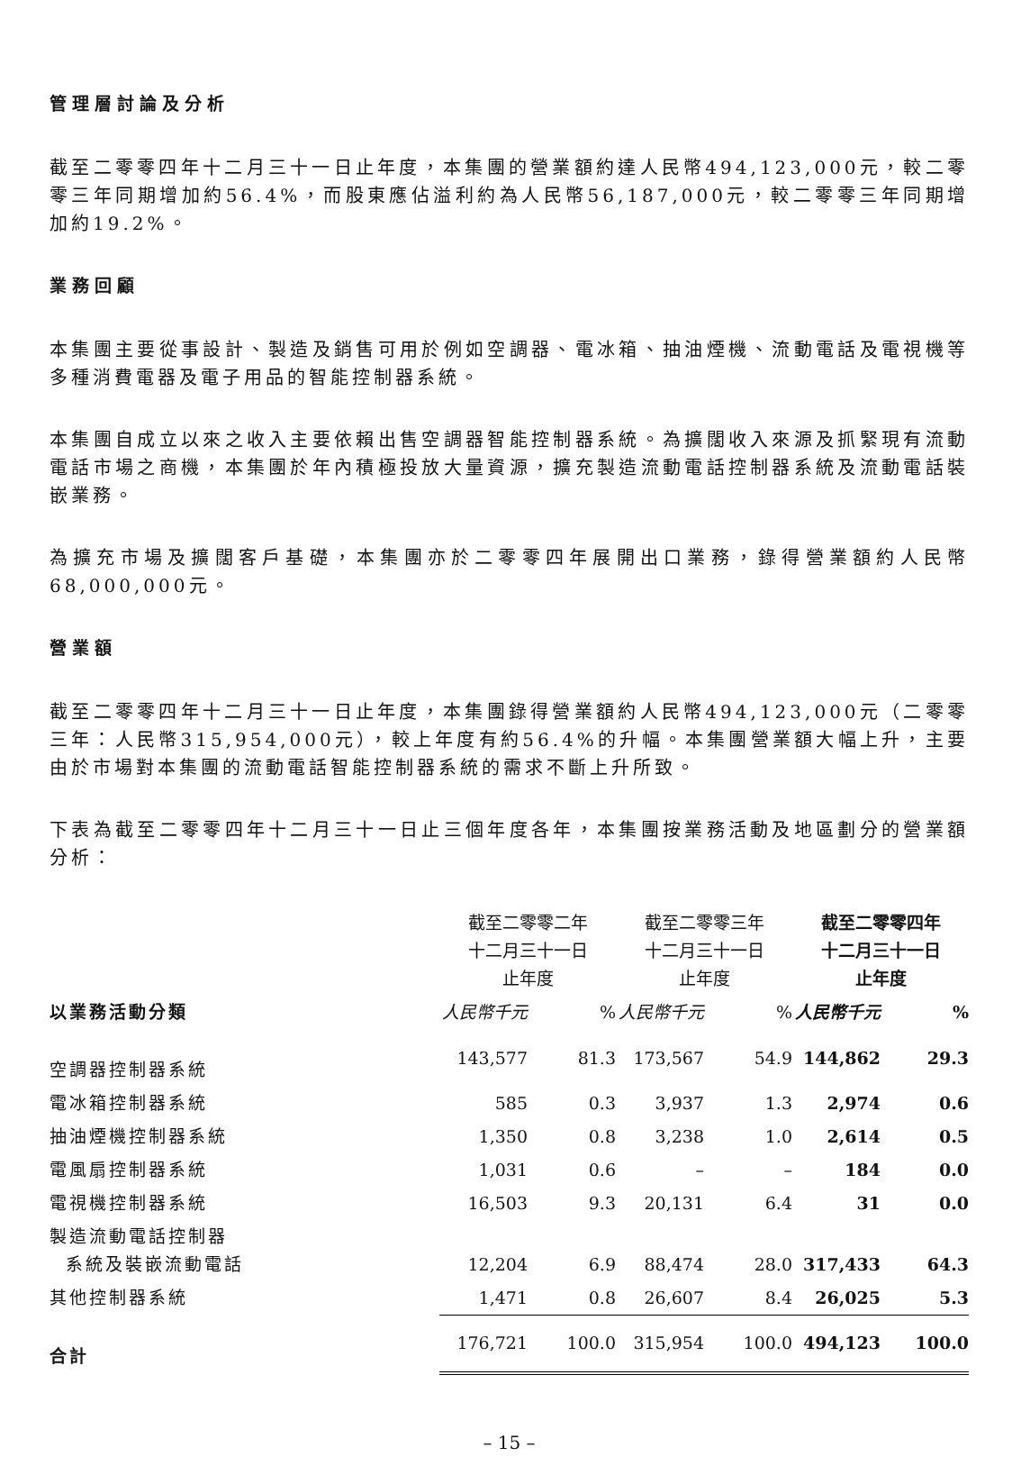管理層討論及分析
截至二零零四年十二月三十一日止年度，本集團的營業額約達人民幣494,123,000元，較二零零三年同期增加約56.4%，而股東應佔溢利約為人民幣56,187,000元，較二零零三年同期增加約19.2%。
業務回顧
本集團主要從事設計、製造及銷售可用於例如空調器、電冰箱、抽油煙機、流動電話及電視機等多種消費電器及電子用品的智能控制器系統。
本集團自成立以來之收入主要依賴出售空調器智能控制器系統。為擴闊收入來源及抓緊現有流動電話市場之商機，本集團於年內積極投放大量資源，擴充製造流動電話控制器系統及流動電話裝嵌業務。
為擴充市場及擴闊客戶基礎，本集團亦於二零零四年展開出口業務，錄得營業額約人民幣68,000,000元。
營業額
截至二零零四年十二月三十一日止年度，本集團錄得營業額約人民幣494,123,000元（二零零三年：人民幣315,954,000元），較上年度有約56.4%的升幅。本集團營業額大幅上升，主要由於市場對本集團的流動電話智能控制器系統的需求不斷上升所致。
下表為截至二零零四年十二月三十一日止三個年度各年，本集團按業務活動及地區劃分的營業額分析：
| | 截至二零零二年 十二月三十一日 止年度 | | 截至二零零三年 十二月三十一日 止年度 | | 截至二零零四年 十二月三十一日 止年度 | |
| --- | --- | --- | --- | --- | --- | --- |
| 以業務活動分類 | 人民幣千元 | % | 人民幣千元 | % | 人民幣千元 | % |
| 空調器控制器系統 | 143,577 | 81.3 | 173,567 | 54.9 | 144,862 | 29.3 |
| 電冰箱控制器系統 | 585 | 0.3 | 3,937 | 1.3 | 2,974 | 0.6 |
| 抽油煙機控制器系統 | 1,350 | 0.8 | 3,238 | 1.0 | 2,614 | 0.5 |
| 電風扇控制器系統 | 1,031 | 0.6 | – | – | 184 | 0.0 |
| 電視機控制器系統 | 16,503 | 9.3 | 20,131 | 6.4 | 31 | 0.0 |
| 製造流動電話控制器 系統及裝嵌流動電話 | 12,204 | 6.9 | 88,474 | 28.0 | 317,433 | 64.3 |
| 其他控制器系統 | 1,471 | 0.8 | 26,607 | 8.4 | 26,025 | 5.3 |
| 合計 | 176,721 | 100.0 | 315,954 | 100.0 | 494,123 | 100.0 |
– 15 –